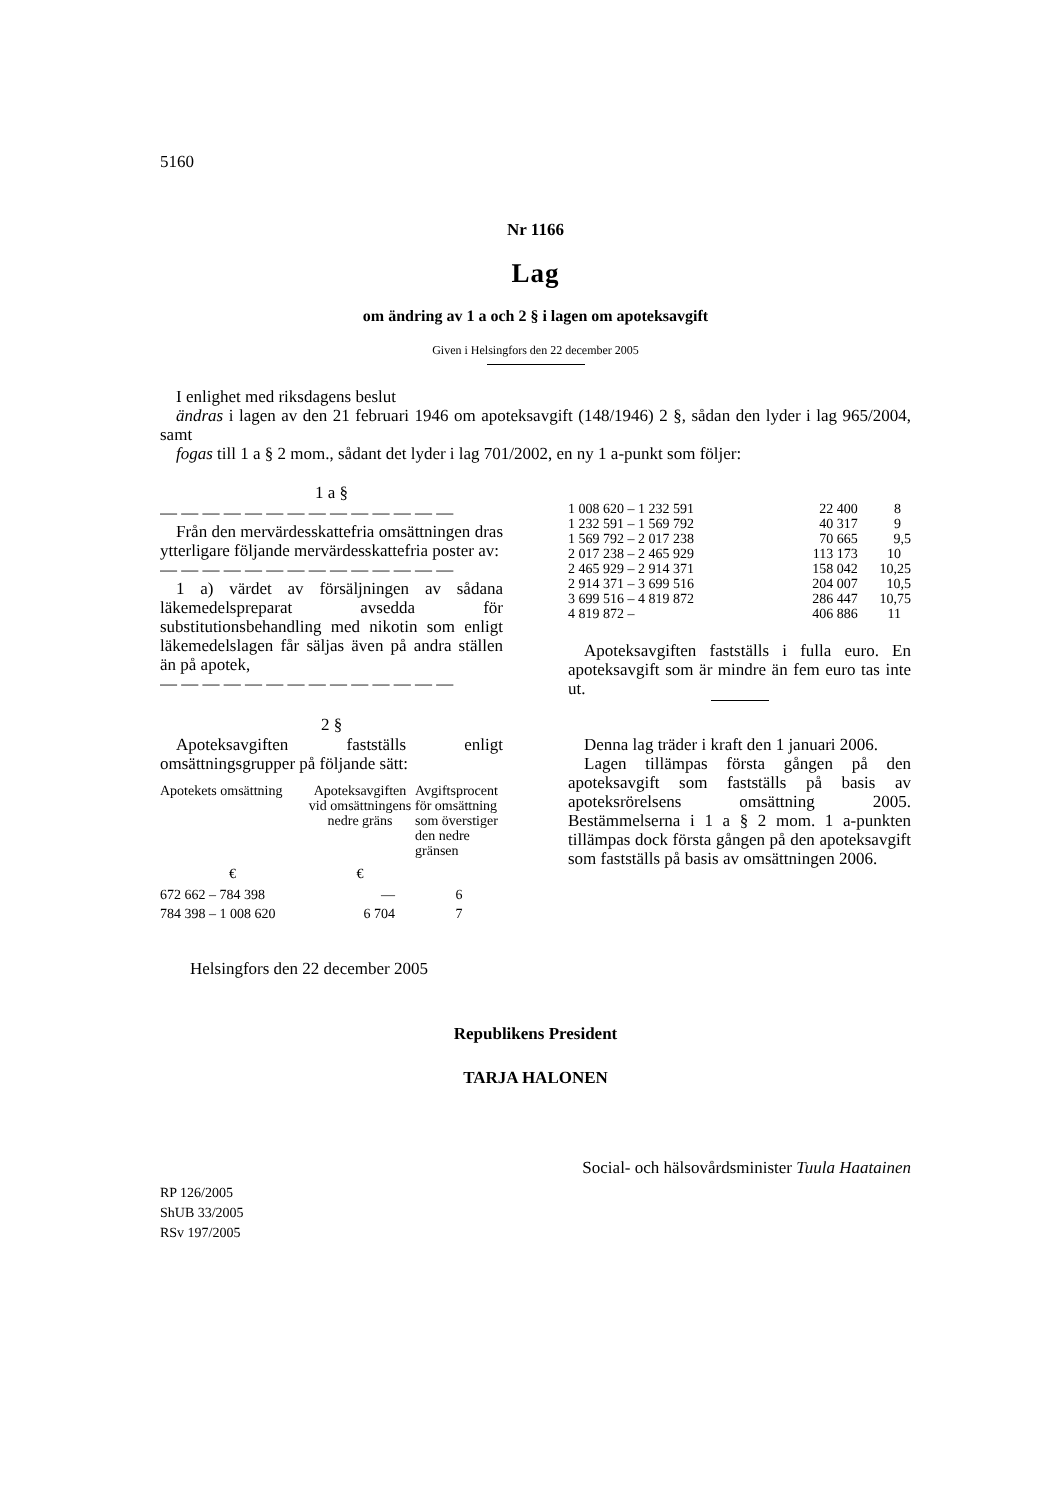5160
Nr 1166
Lag
om ändring av 1 a och 2 § i lagen om apoteksavgift
Given i Helsingfors den 22 december 2005
I enlighet med riksdagens beslut
ändras i lagen av den 21 februari 1946 om apoteksavgift (148/1946) 2 §, sådan den lyder i lag 965/2004, samt
fogas till 1 a § 2 mom., sådant det lyder i lag 701/2002, en ny 1 a-punkt som följer:
1 a §
— — — — — — — — — — — — — —
Från den mervärdesskattefria omsättningen dras ytterligare följande mervärdesskattefria poster av:
— — — — — — — — — — — — — —
1 a) värdet av försäljningen av sådana läkemedelspreparat avsedda för substitutionsbehandling med nikotin som enligt läkemedelslagen får säljas även på andra ställen än på apotek,
— — — — — — — — — — — — — —
2 §
Apoteksavgiften fastställs enligt omsättningsgrupper på följande sätt:
| Apotekets omsättning | Apoteksavgiften vid omsättningens nedre gräns | Avgiftsprocent för omsättning som överstiger den nedre gränsen |
| --- | --- | --- |
| € | € | |
| 672 662 – 784 398 | — | 6 |
| 784 398 – 1 008 620 | 6 704 | 7 |
| 1 008 620 – 1 232 591 | 22 400 | 8 |
| 1 232 591 – 1 569 792 | 40 317 | 9 |
| 1 569 792 – 2 017 238 | 70 665 | 9,5 |
| 2 017 238 – 2 465 929 | 113 173 | 10 |
| 2 465 929 – 2 914 371 | 158 042 | 10,25 |
| 2 914 371 – 3 699 516 | 204 007 | 10,5 |
| 3 699 516 – 4 819 872 | 286 447 | 10,75 |
| 4 819 872 – | 406 886 | 11 |
Apoteksavgiften fastställs i fulla euro. En apoteksavgift som är mindre än fem euro tas inte ut.
Denna lag träder i kraft den 1 januari 2006.
Lagen tillämpas första gången på den apoteksavgift som fastställs på basis av apoteksrörelsens omsättning 2005. Bestämmelserna i 1 a § 2 mom. 1 a-punkten tillämpas dock första gången på den apoteksavgift som fastställs på basis av omsättningen 2006.
Helsingfors den 22 december 2005
Republikens President
TARJA HALONEN
Social- och hälsovårdsminister Tuula Haatainen
RP 126/2005
ShUB 33/2005
RSv 197/2005